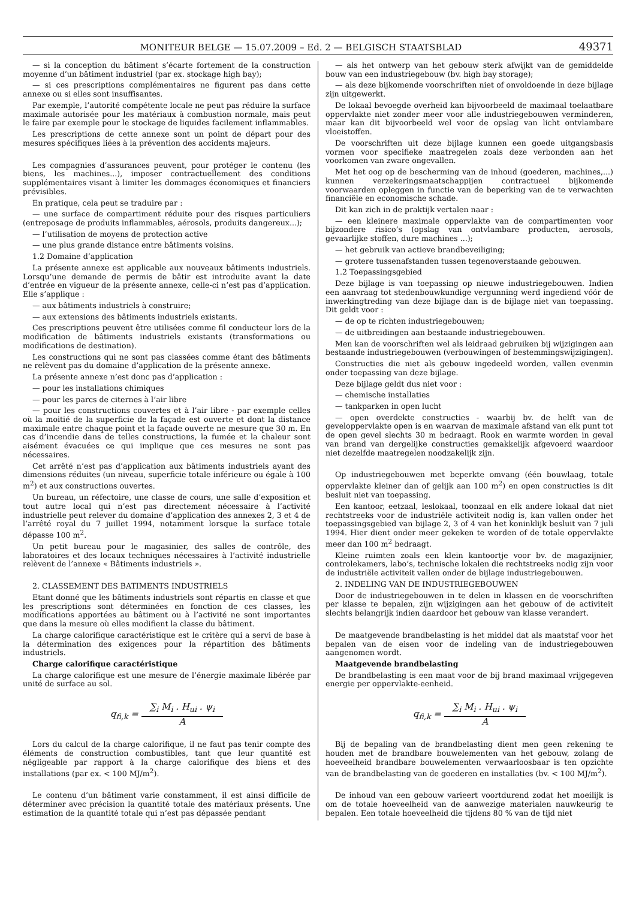MONITEUR BELGE — 15.07.2009 – Ed. 2 — BELGISCH STAATSBLAD 49371
— si la conception du bâtiment s’écarte fortement de la construction moyenne d’un bâtiment industriel (par ex. stockage high bay);
— si ces prescriptions complémentaires ne figurent pas dans cette annexe ou si elles sont insuffisantes.
Par exemple, l’autorité compétente locale ne peut pas réduire la surface maximale autorisée pour les matériaux à combustion normale, mais peut le faire par exemple pour le stockage de liquides facilement inflammables.
Les prescriptions de cette annexe sont un point de départ pour des mesures spécifiques liées à la prévention des accidents majeurs.
Les compagnies d’assurances peuvent, pour protéger le contenu (les biens, les machines...), imposer contractuellement des conditions supplémentaires visant à limiter les dommages économiques et financiers prévisibles.
En pratique, cela peut se traduire par :
— une surface de compartiment réduite pour des risques particuliers (entreposage de produits inflammables, aérosols, produits dangereux...);
— l’utilisation de moyens de protection active
— une plus grande distance entre bâtiments voisins.
1.2 Domaine d’application
La présente annexe est applicable aux nouveaux bâtiments industriels. Lorsqu’une demande de permis de bâtir est introduite avant la date d’entrée en vigueur de la présente annexe, celle-ci n’est pas d’application. Elle s’applique :
— aux bâtiments industriels à construire;
— aux extensions des bâtiments industriels existants.
Ces prescriptions peuvent être utilisées comme fil conducteur lors de la modification de bâtiments industriels existants (transformations ou modifications de destination).
Les constructions qui ne sont pas classées comme étant des bâtiments ne relèvent pas du domaine d’application de la présente annexe.
La présente annexe n’est donc pas d’application :
— pour les installations chimiques
— pour les parcs de citernes à l’air libre
— pour les constructions couvertes et à l’air libre - par exemple celles où la moitié de la superficie de la façade est ouverte et dont la distance maximale entre chaque point et la façade ouverte ne mesure que 30 m. En cas d’incendie dans de telles constructions, la fumée et la chaleur sont aisément évacuées ce qui implique que ces mesures ne sont pas nécessaires.
Cet arrêté n’est pas d’application aux bâtiments industriels ayant des dimensions réduites (un niveau, superficie totale inférieure ou égale à 100 m<sup>2</sup>) et aux constructions ouvertes.
Un bureau, un réfectoire, une classe de cours, une salle d’exposition et tout autre local qui n’est pas directement nécessaire à l’activité industrielle peut relever du domaine d’application des annexes 2, 3 et 4 de l’arrêté royal du 7 juillet 1994, notamment lorsque la surface totale dépasse 100 m<sup>2</sup>.
Un petit bureau pour le magasinier, des salles de contrôle, des laboratoires et des locaux techniques nécessaires à l’activité industrielle relèvent de l’annexe « Bâtiments industriels ».
2. CLASSEMENT DES BATIMENTS INDUSTRIELS
Etant donné que les bâtiments industriels sont répartis en classe et que les prescriptions sont déterminées en fonction de ces classes, les modifications apportées au bâtiment ou à l’activité ne sont importantes que dans la mesure où elles modifient la classe du bâtiment.
La charge calorifique caractéristique est le critère qui a servi de base à la détermination des exigences pour la répartition des bâtiments industriels.
Charge calorifique caractéristique
La charge calorifique est une mesure de l’énergie maximale libérée par unité de surface au sol.
q<sub>fi,k</sub> = ∑<sub>i</sub> M<sub>i</sub> . H<sub>ui</sub> . ψ<sub>i</sub> A
Lors du calcul de la charge calorifique, il ne faut pas tenir compte des éléments de construction combustibles, tant que leur quantité est négligeable par rapport à la charge calorifique des biens et des installations (par ex. < 100 MJ/m<sup>2</sup>).
Le contenu d’un bâtiment varie constamment, il est ainsi difficile de déterminer avec précision la quantité totale des matériaux présents. Une estimation de la quantité totale qui n’est pas dépassée pendant
— als het ontwerp van het gebouw sterk afwijkt van de gemiddelde bouw van een industriegebouw (bv. high bay storage);
— als deze bijkomende voorschriften niet of onvoldoende in deze bijlage zijn uitgewerkt.
De lokaal bevoegde overheid kan bijvoorbeeld de maximaal toelaatbare oppervlakte niet zonder meer voor alle industriegebouwen verminderen, maar kan dit bijvoorbeeld wel voor de opslag van licht ontvlambare vloeistoffen.
De voorschriften uit deze bijlage kunnen een goede uitgangsbasis vormen voor specifieke maatregelen zoals deze verbonden aan het voorkomen van zware ongevallen.
Met het oog op de bescherming van de inhoud (goederen, machines,...) kunnen verzekeringsmaatschappijen contractueel bijkomende voorwaarden opleggen in functie van de beperking van de te verwachten financiële en economische schade.
Dit kan zich in de praktijk vertalen naar :
— een kleinere maximale oppervlakte van de compartimenten voor bijzondere risico’s (opslag van ontvlambare producten, aerosols, gevaarlijke stoffen, dure machines ...);
— het gebruik van actieve brandbeveiliging;
— grotere tussenafstanden tussen tegenoverstaande gebouwen.
1.2 Toepassingsgebied
Deze bijlage is van toepassing op nieuwe industriegebouwen. Indien een aanvraag tot stedenbouwkundige vergunning werd ingediend vóór de inwerkingtreding van deze bijlage dan is de bijlage niet van toepassing. Dit geldt voor :
— de op te richten industriegebouwen;
— de uitbreidingen aan bestaande industriegebouwen.
Men kan de voorschriften wel als leidraad gebruiken bij wijzigingen aan bestaande industriegebouwen (verbouwingen of bestemmingswijzigingen).
Constructies die niet als gebouw ingedeeld worden, vallen evenmin onder toepassing van deze bijlage.
Deze bijlage geldt dus niet voor :
— chemische installaties
— tankparken in open lucht
— open overdekte constructies - waarbij bv. de helft van de geveloppervlakte open is en waarvan de maximale afstand van elk punt tot de open gevel slechts 30 m bedraagt. Rook en warmte worden in geval van brand van dergelijke constructies gemakkelijk afgevoerd waardoor niet dezelfde maatregelen noodzakelijk zijn.
Op industriegebouwen met beperkte omvang (één bouwlaag, totale oppervlakte kleiner dan of gelijk aan 100 m<sup>2</sup>) en open constructies is dit besluit niet van toepassing.
Een kantoor, eetzaal, leslokaal, toonzaal en elk andere lokaal dat niet rechtstreeks voor de industriële activiteit nodig is, kan vallen onder het toepassingsgebied van bijlage 2, 3 of 4 van het koninklijk besluit van 7 juli 1994. Hier dient onder meer gekeken te worden of de totale oppervlakte meer dan 100 m<sup>2</sup> bedraagt.
Kleine ruimten zoals een klein kantoortje voor bv. de magazijnier, controlekamers, labo’s, technische lokalen die rechtstreeks nodig zijn voor de industriële activiteit vallen onder de bijlage industriegebouwen.
2. INDELING VAN DE INDUSTRIEGEBOUWEN
Door de industriegebouwen in te delen in klassen en de voorschriften per klasse te bepalen, zijn wijzigingen aan het gebouw of de activiteit slechts belangrijk indien daardoor het gebouw van klasse verandert.
De maatgevende brandbelasting is het middel dat als maatstaf voor het bepalen van de eisen voor de indeling van de industriegebouwen aangenomen wordt.
Maatgevende brandbelasting
De brandbelasting is een maat voor de bij brand maximaal vrijgegeven energie per oppervlakte-eenheid.
q<sub>fi,k</sub> = ∑<sub>i</sub> M<sub>i</sub> . H<sub>ui</sub> . ψ<sub>i</sub> A
Bij de bepaling van de brandbelasting dient men geen rekening te houden met de brandbare bouwelementen van het gebouw, zolang de hoeveelheid brandbare bouwelementen verwaarloosbaar is ten opzichte van de brandbelasting van de goederen en installaties (bv. < 100 MJ/m<sup>2</sup>).
De inhoud van een gebouw varieert voortdurend zodat het moeilijk is om de totale hoeveelheid van de aanwezige materialen nauwkeurig te bepalen. Een totale hoeveelheid die tijdens 80 % van de tijd niet